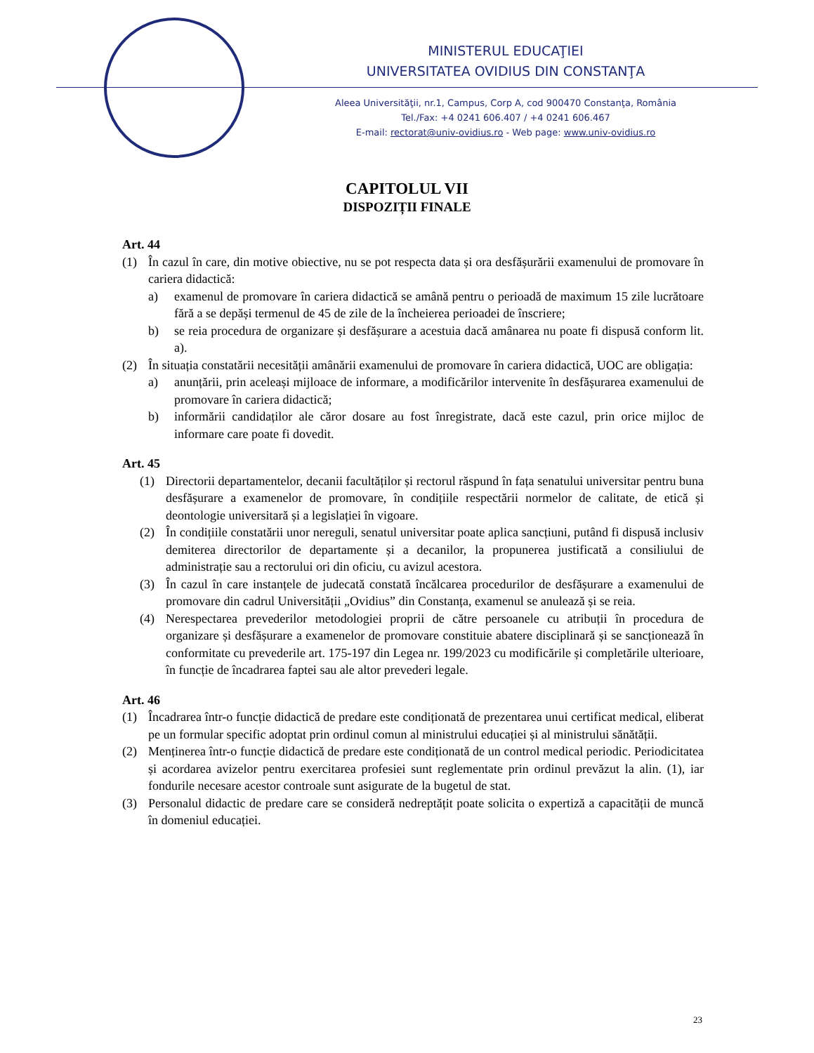MINISTERUL EDUCAŢIEI
UNIVERSITATEA OVIDIUS DIN CONSTANŢA
Aleea Universităţii, nr.1, Campus, Corp A, cod 900470 Constanţa, România
Tel./Fax: +4 0241 606.407 / +4 0241 606.467
E-mail: rectorat@univ-ovidius.ro - Web page: www.univ-ovidius.ro
CAPITOLUL VII
DISPOZIȚII FINALE
Art. 44
(1) În cazul în care, din motive obiective, nu se pot respecta data și ora desfășurării examenului de promovare în cariera didactică:
a) examenul de promovare în cariera didactică se amână pentru o perioadă de maximum 15 zile lucrătoare fără a se depăși termenul de 45 de zile de la încheierea perioadei de înscriere;
b) se reia procedura de organizare și desfășurare a acestuia dacă amânarea nu poate fi dispusă conform lit. a).
(2) În situația constatării necesității amânării examenului de promovare în cariera didactică, UOC are obligația:
a) anunțării, prin aceleași mijloace de informare, a modificărilor intervenite în desfășurarea examenului de promovare în cariera didactică;
b) informării candidaților ale căror dosare au fost înregistrate, dacă este cazul, prin orice mijloc de informare care poate fi dovedit.
Art. 45
(1) Directorii departamentelor, decanii facultăților și rectorul răspund în fața senatului universitar pentru buna desfășurare a examenelor de promovare, în condițiile respectării normelor de calitate, de etică și deontologie universitară și a legislației în vigoare.
(2) În condițiile constatării unor nereguli, senatul universitar poate aplica sancțiuni, putând fi dispusă inclusiv demiterea directorilor de departamente și a decanilor, la propunerea justificată a consiliului de administrație sau a rectorului ori din oficiu, cu avizul acestora.
(3) În cazul în care instanțele de judecată constată încălcarea procedurilor de desfășurare a examenului de promovare din cadrul Universității „Ovidius” din Constanța, examenul se anulează și se reia.
(4) Nerespectarea prevederilor metodologiei proprii de către persoanele cu atribuții în procedura de organizare și desfășurare a examenelor de promovare constituie abatere disciplinară și se sancționează în conformitate cu prevederile art. 175-197 din Legea nr. 199/2023 cu modificările și completările ulterioare, în funcție de încadrarea faptei sau ale altor prevederi legale.
Art. 46
(1) Încadrarea într-o funcție didactică de predare este condiționată de prezentarea unui certificat medical, eliberat pe un formular specific adoptat prin ordinul comun al ministrului educației și al ministrului sănătății.
(2) Menținerea într-o funcție didactică de predare este condiționată de un control medical periodic. Periodicitatea și acordarea avizelor pentru exercitarea profesiei sunt reglementate prin ordinul prevăzut la alin. (1), iar fondurile necesare acestor controale sunt asigurate de la bugetul de stat.
(3) Personalul didactic de predare care se consideră nedreptățit poate solicita o expertiză a capacității de muncă în domeniul educației.
23